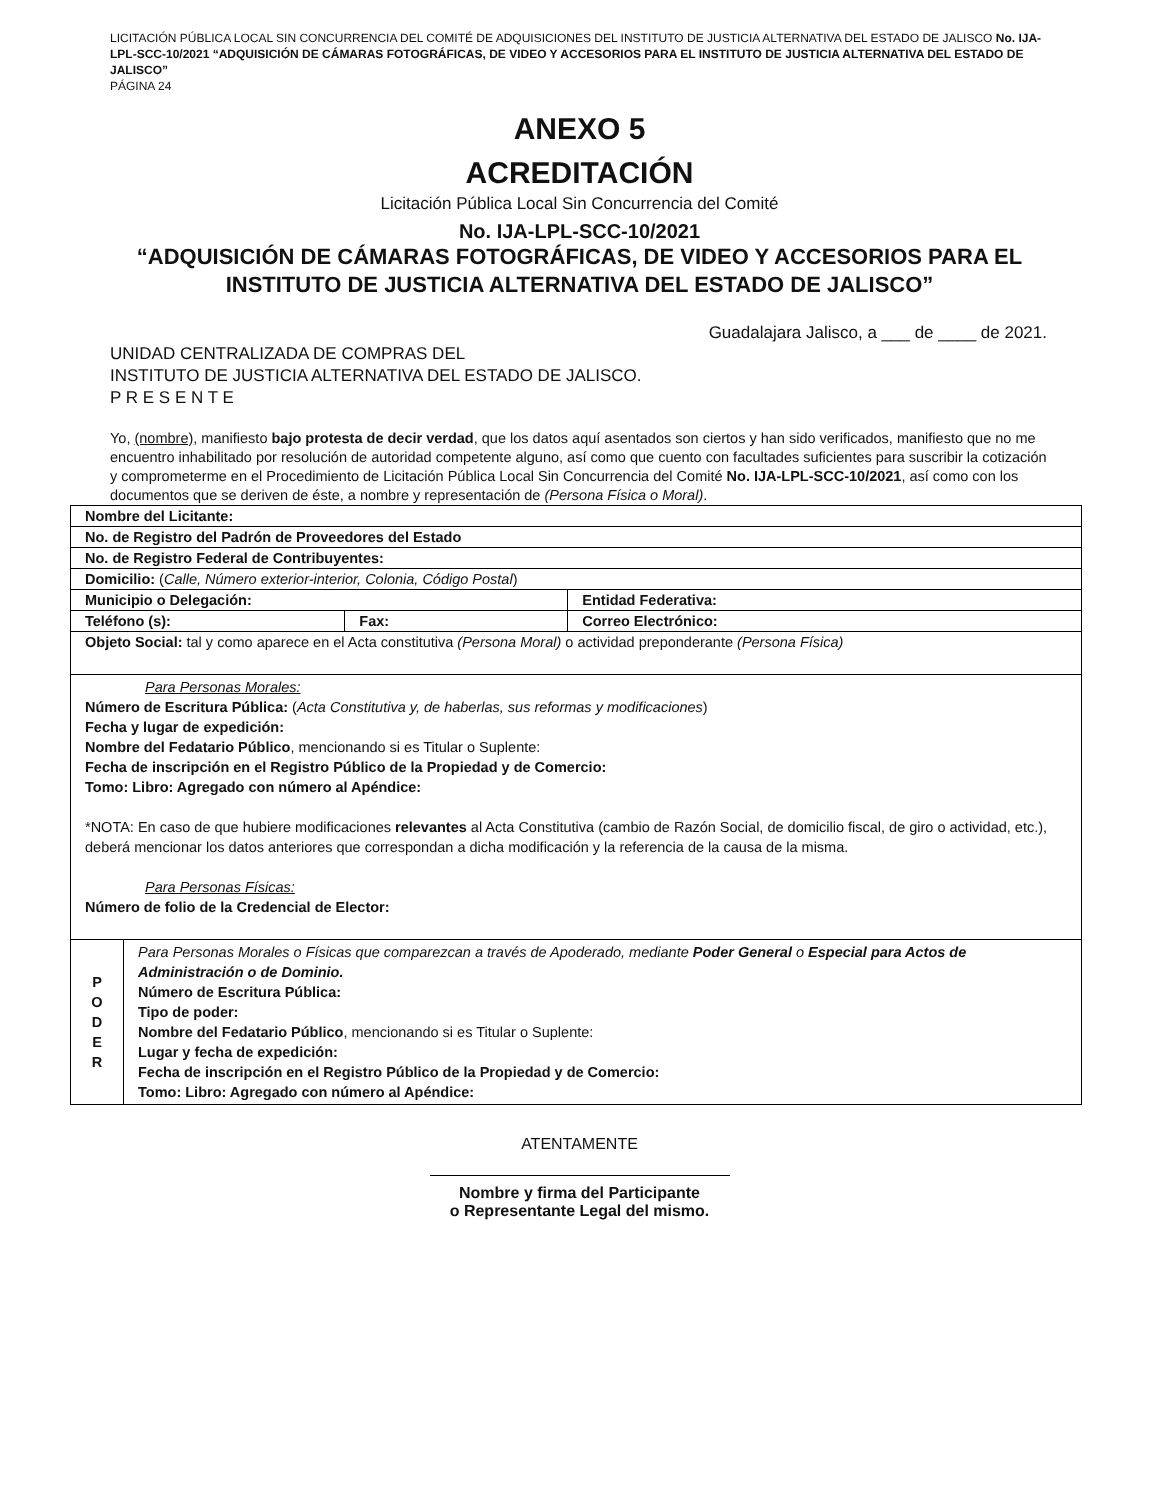LICITACIÓN PÚBLICA LOCAL SIN CONCURRENCIA DEL COMITÉ DE ADQUISICIONES DEL INSTITUTO DE JUSTICIA ALTERNATIVA DEL ESTADO DE JALISCO No. IJA-LPL-SCC-10/2021 “ADQUISICIÓN DE CÁMARAS FOTOGRÁFICAS, DE VIDEO Y ACCESORIOS PARA EL INSTITUTO DE JUSTICIA ALTERNATIVA DEL ESTADO DE JALISCO”
PÁGINA 24
ANEXO 5
ACREDITACIÓN
Licitación Pública Local Sin Concurrencia del Comité
No. IJA-LPL-SCC-10/2021
“ADQUISICIÓN DE CÁMARAS FOTOGRÁFICAS, DE VIDEO Y ACCESORIOS PARA EL INSTITUTO DE JUSTICIA ALTERNATIVA DEL ESTADO DE JALISCO”
Guadalajara Jalisco, a ___ de ____ de 2021.
UNIDAD CENTRALIZADA DE COMPRAS DEL
INSTITUTO DE JUSTICIA ALTERNATIVA DEL ESTADO DE JALISCO.
P R E S E N T E
Yo, (nombre), manifiesto bajo protesta de decir verdad, que los datos aquí asentados son ciertos y han sido verificados, manifiesto que no me encuentro inhabilitado por resolución de autoridad competente alguno, así como que cuento con facultades suficientes para suscribir la cotización y comprometerme en el Procedimiento de Licitación Pública Local Sin Concurrencia del Comité No. IJA-LPL-SCC-10/2021, así como con los documentos que se deriven de éste, a nombre y representación de (Persona Física o Moral).
| Nombre del Licitante: | | | |
| No. de Registro del Padrón de Proveedores del Estado | | | |
| No. de Registro Federal de Contribuyentes: | | | |
| Domicilio: ( Calle, Número exterior-interior, Colonia, Código Postal ) | | | |
| Municipio o Delegación: | | | Entidad Federativa: |
| Teléfono (s): | | Fax: | Correo Electrónico: |
| Objeto Social: tal y como aparece en el Acta constitutiva (Persona Moral) o actividad preponderante (Persona Física) | | | |
| Para Personas Morales: Número de Escritura Pública: ( Acta Constitutiva y, de haberlas, sus reformas y modificaciones ) Fecha y lugar de expedición: Nombre del Fedatario Público , mencionando si es Titular o Suplente: Fecha de inscripción en el Registro Público de la Propiedad y de Comercio: Tomo: Libro: Agregado con número al Apéndice: *NOTA: En caso de que hubiere modificaciones relevantes al Acta Constitutiva (cambio de Razón Social, de domicilio fiscal, de giro o actividad, etc.), deberá mencionar los datos anteriores que correspondan a dicha modificación y la referencia de la causa de la misma. Para Personas Físicas: Número de folio de la Credencial de Elector: | | | |
| P O D E R | Para Personas Morales o Físicas que comparezcan a través de Apoderado, mediante Poder General o Especial para Actos de Administración o de Dominio. Número de Escritura Pública: Tipo de poder: Nombre del Fedatario Público , mencionando si es Titular o Suplente: Lugar y fecha de expedición: Fecha de inscripción en el Registro Público de la Propiedad y de Comercio: Tomo: Libro: Agregado con número al Apéndice: | | |
ATENTAMENTE
Nombre y firma del Participante
o Representante Legal del mismo.